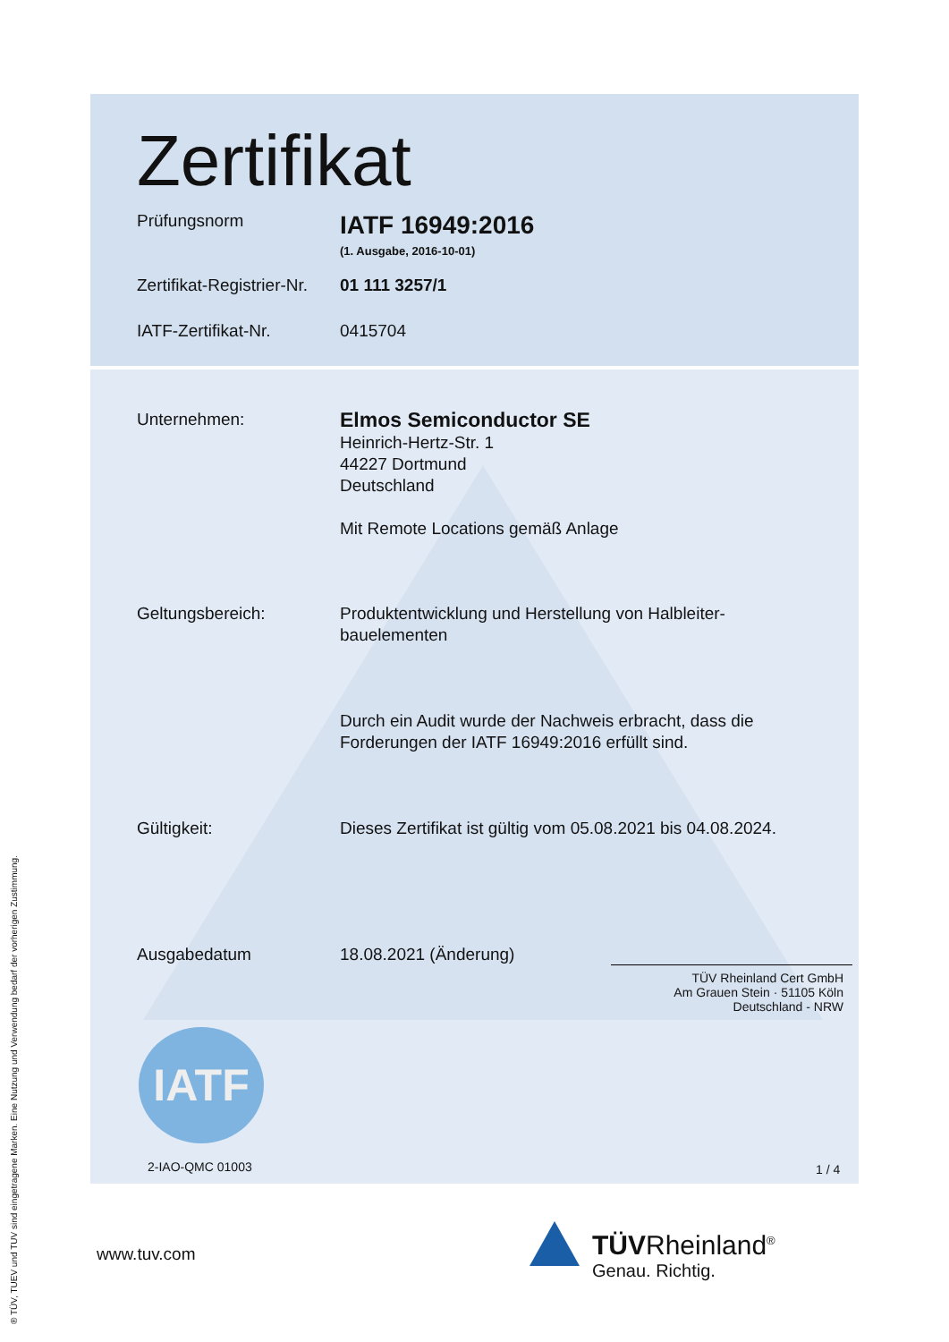Zertifikat
Prüfungsnorm
IATF 16949:2016
(1. Ausgabe, 2016-10-01)
Zertifikat-Registrier-Nr.
01 111 3257/1
IATF-Zertifikat-Nr. 0415704
Unternehmen:
Elmos Semiconductor SE
Heinrich-Hertz-Str. 1
44227 Dortmund
Deutschland
Mit Remote Locations gemäß Anlage
Geltungsbereich: Produktentwicklung und Herstellung von Halbleiter-
bauelementen
Durch ein Audit wurde der Nachweis erbracht, dass die
Forderungen der IATF 16949:2016 erfüllt sind.
Gültigkeit: Dieses Zertifikat ist gültig vom 05.08.2021 bis 04.08.2024.
Ausgabedatum 18.08.2021 (Änderung)
TÜV Rheinland Cert GmbH
Am Grauen Stein · 51105 Köln
Deutschland - NRW
IATF
2-IAO-QMC 01003 1 / 4
www.tuv.com
TÜVRheinland<sup>®</sup>
Genau. Richtig.
® TÜV, TUEV und TUV sind eingetragene Marken. Eine Nutzung und Verwendung bedarf der vorherigen Zustimmung.